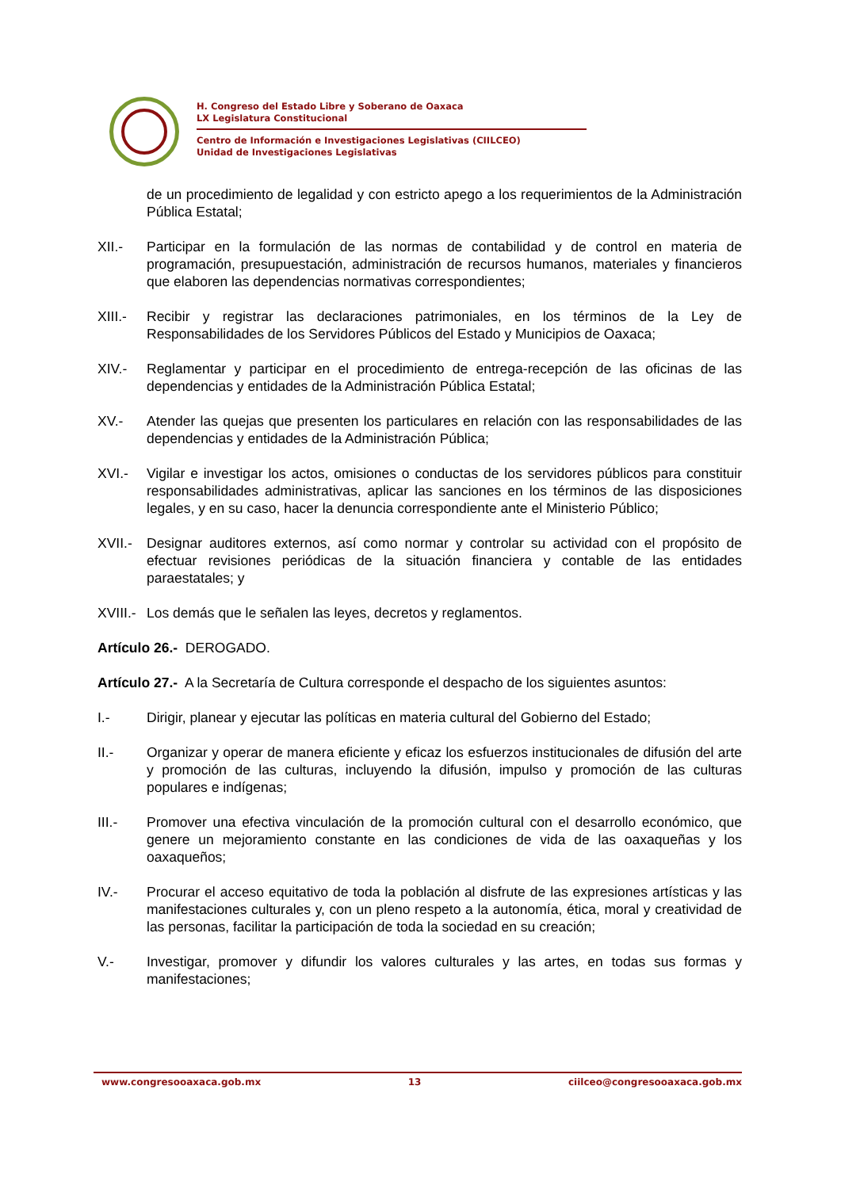H. Congreso del Estado Libre y Soberano de Oaxaca
LX Legislatura Constitucional
Centro de Información e Investigaciones Legislativas (CIILCEO)
Unidad de Investigaciones Legislativas
de un procedimiento de legalidad y con estricto apego a los requerimientos de la Administración Pública Estatal;
XII.- Participar en la formulación de las normas de contabilidad y de control en materia de programación, presupuestación, administración de recursos humanos, materiales y financieros que elaboren las dependencias normativas correspondientes;
XIII.-
Recibir y registrar las declaraciones patrimoniales, en los términos de la Ley de Responsabilidades de los Servidores Públicos del Estado y Municipios de Oaxaca;
XIV.- Reglamentar y participar en el procedimiento de entrega-recepción de las oficinas de las dependencias y entidades de la Administración Pública Estatal;
XV.- Atender las quejas que presenten los particulares en relación con las responsabilidades de las dependencias y entidades de la Administración Pública;
XVI.- Vigilar e investigar los actos, omisiones o conductas de los servidores públicos para constituir responsabilidades administrativas, aplicar las sanciones en los términos de las disposiciones legales, y en su caso, hacer la denuncia correspondiente ante el Ministerio Público;
XVII.-
Designar auditores externos, así como normar y controlar su actividad con el propósito de efectuar revisiones periódicas de la situación financiera y contable de las entidades paraestatales; y
XVIII.-
Los demás que le señalen las leyes, decretos y reglamentos.
Artículo 26.- DEROGADO.
Artículo 27.- A la Secretaría de Cultura corresponde el despacho de los siguientes asuntos:
I.- Dirigir, planear y ejecutar las políticas en materia cultural del Gobierno del Estado;
II.- Organizar y operar de manera eficiente y eficaz los esfuerzos institucionales de difusión del arte y promoción de las culturas, incluyendo la difusión, impulso y promoción de las culturas populares e indígenas;
III.- Promover una efectiva vinculación de la promoción cultural con el desarrollo económico, que genere un mejoramiento constante en las condiciones de vida de las oaxaqueñas y los oaxaqueños;
IV.- Procurar el acceso equitativo de toda la población al disfrute de las expresiones artísticas y las manifestaciones culturales y, con un pleno respeto a la autonomía, ética, moral y creatividad de las personas, facilitar la participación de toda la sociedad en su creación;
V.- Investigar, promover y difundir los valores culturales y las artes, en todas sus formas y manifestaciones;
www.congresooaxaca.gob.mx 13 ciilceo@congresooaxaca.gob.mx